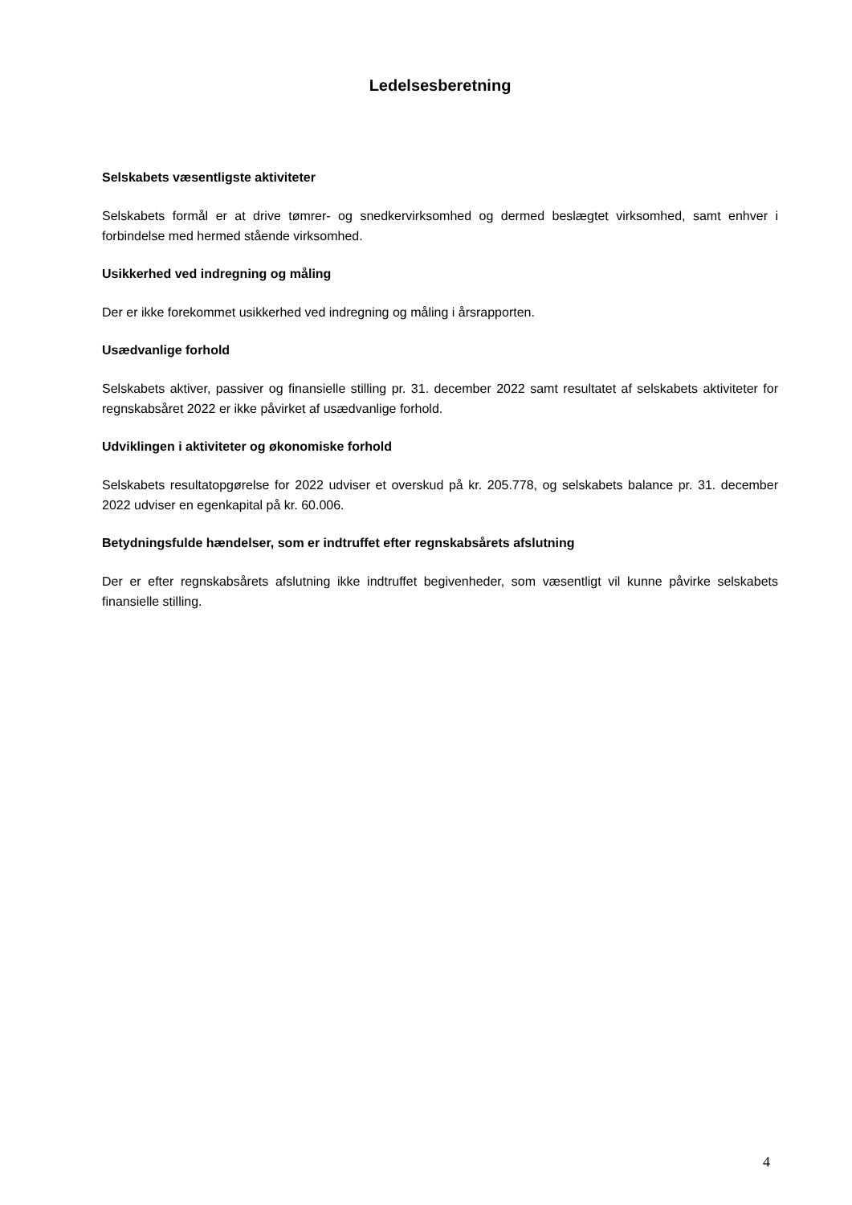Ledelsesberetning
Selskabets væsentligste aktiviteter
Selskabets formål er at drive tømrer- og snedkervirksomhed og dermed beslægtet virksomhed, samt enhver i forbindelse med hermed stående virksomhed.
Usikkerhed ved indregning og måling
Der er ikke forekommet usikkerhed ved indregning og måling i årsrapporten.
Usædvanlige forhold
Selskabets aktiver, passiver og finansielle stilling pr. 31. december 2022 samt resultatet af selskabets aktiviteter for regnskabsåret 2022 er ikke påvirket af usædvanlige forhold.
Udviklingen i aktiviteter og økonomiske forhold
Selskabets resultatopgørelse for 2022 udviser et overskud på kr. 205.778, og selskabets balance pr. 31. december 2022 udviser en egenkapital på kr. 60.006.
Betydningsfulde hændelser, som er indtruffet efter regnskabsårets afslutning
Der er efter regnskabsårets afslutning ikke indtruffet begivenheder, som væsentligt vil kunne påvirke selskabets finansielle stilling.
4